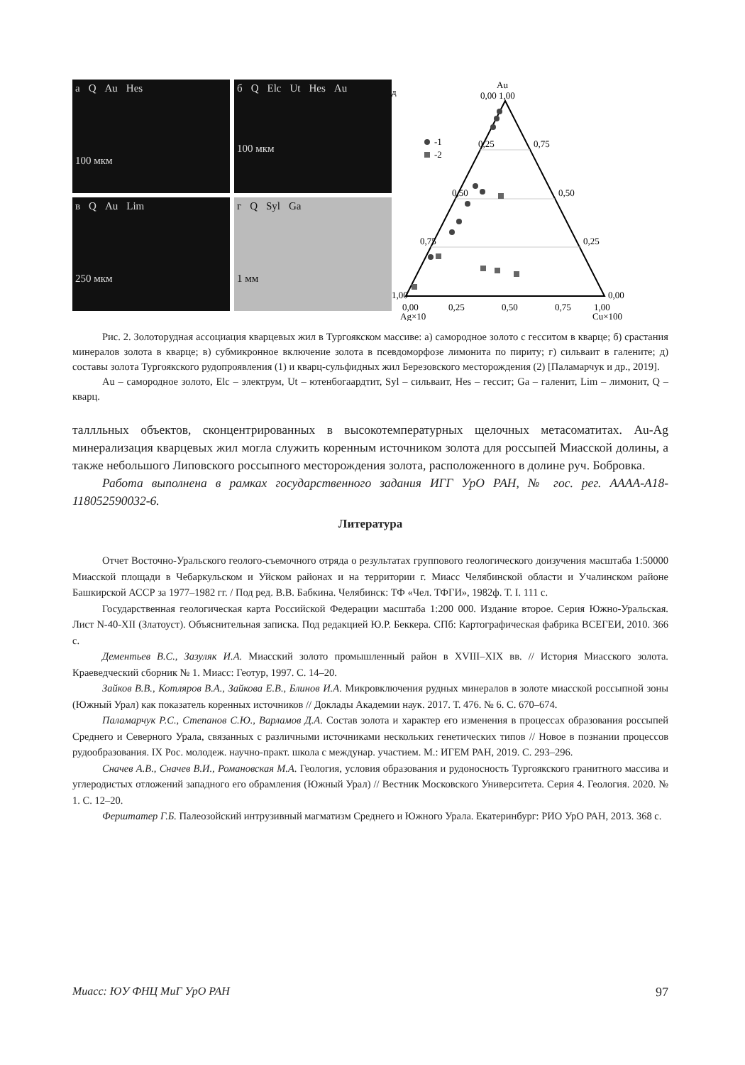а Q Au Hes
100 мкм
б Q Elc Ut Hes Au
100 мкм
в Q Au Lim
250 мкм
г Q Syl Ga
1 мм
д
Au
0,00 1,00
0,25
0,75
0,50
0,50
0,75
0,25
1,00
0,00
0,00
0,25
0,50
0,75
1,00
Ag×10
Cu×100
-1
-2
Рис. 2. Золоторудная ассоциация кварцевых жил в Тургоякском массиве: а) самородное золото с гесситом в кварце; б) срастания минералов золота в кварце; в) субмикронное включение золота в псевдоморфозе лимонита по пириту; г) сильваит в галените; д) составы золота Тургоякского рудопроявления (1) и кварц-сульфидных жил Березовского месторождения (2) [Паламарчук и др., 2019].
Au – самородное золото, Elc – электрум, Ut – ютенбогаардтит, Syl – сильваит, Hes – гессит; Ga – галенит, Lim – лимонит, Q – кварц.
таллльных объектов, сконцентрированных в высокотемпературных щелочных метасоматитах. Au-Ag минерализация кварцевых жил могла служить коренным источником золота для россыпей Миасской долины, а также небольшого Липовского россыпного месторождения золота, расположенного в долине руч. Бобровка.
Работа выполнена в рамках государственного задания ИГГ УрО РАН, № гос. рег. АААА-А18-118052590032-6.
Литература
Отчет Восточно-Уральского геолого-съемочного отряда о результатах группового геологического доизучения масштаба 1:50000 Миасской площади в Чебаркульском и Уйском районах и на территории г. Миасс Челябинской области и Учалинском районе Башкирской АССР за 1977–1982 гг. / Под ред. В.В. Бабкина. Челябинск: ТФ «Чел. ТФГИ», 1982ф. Т. I. 111 с.
Государственная геологическая карта Российской Федерации масштаба 1:200 000. Издание второе. Серия Южно-Уральская. Лист N-40-XII (Златоуст). Объяснительная записка. Под редакцией Ю.Р. Беккера. СПб: Картографическая фабрика ВСЕГЕИ, 2010. 366 с.
Дементьев В.С., Зазуляк И.А. Миасский золото промышленный район в XVIII–XIX вв. // История Миасского золота. Краеведческий сборник № 1. Миасс: Геотур, 1997. С. 14–20.
Зайков В.В., Котляров В.А., Зайкова Е.В., Блинов И.А. Микровключения рудных минералов в золоте миасской россыпной зоны (Южный Урал) как показатель коренных источников // Доклады Академии наук. 2017. Т. 476. № 6. С. 670–674.
Паламарчук Р.С., Степанов С.Ю., Варламов Д.А. Состав золота и характер его изменения в процессах образования россыпей Среднего и Северного Урала, связанных с различными источниками нескольких генетических типов // Новое в познании процессов рудообразования. IX Рос. молодеж. научно-практ. школа с междунар. участием. М.: ИГЕМ РАН, 2019. С. 293–296.
Сначев А.В., Сначев В.И., Романовская М.А. Геология, условия образования и рудоносность Тургоякского гранитного массива и углеродистых отложений западного его обрамления (Южный Урал) // Вестник Московского Университета. Серия 4. Геология. 2020. № 1. С. 12–20.
Ферштатер Г.Б. Палеозойский интрузивный магматизм Среднего и Южного Урала. Екатеринбург: РИО УрО РАН, 2013. 368 с.
Миасс: ЮУ ФНЦ МиГ УрО РАН 97